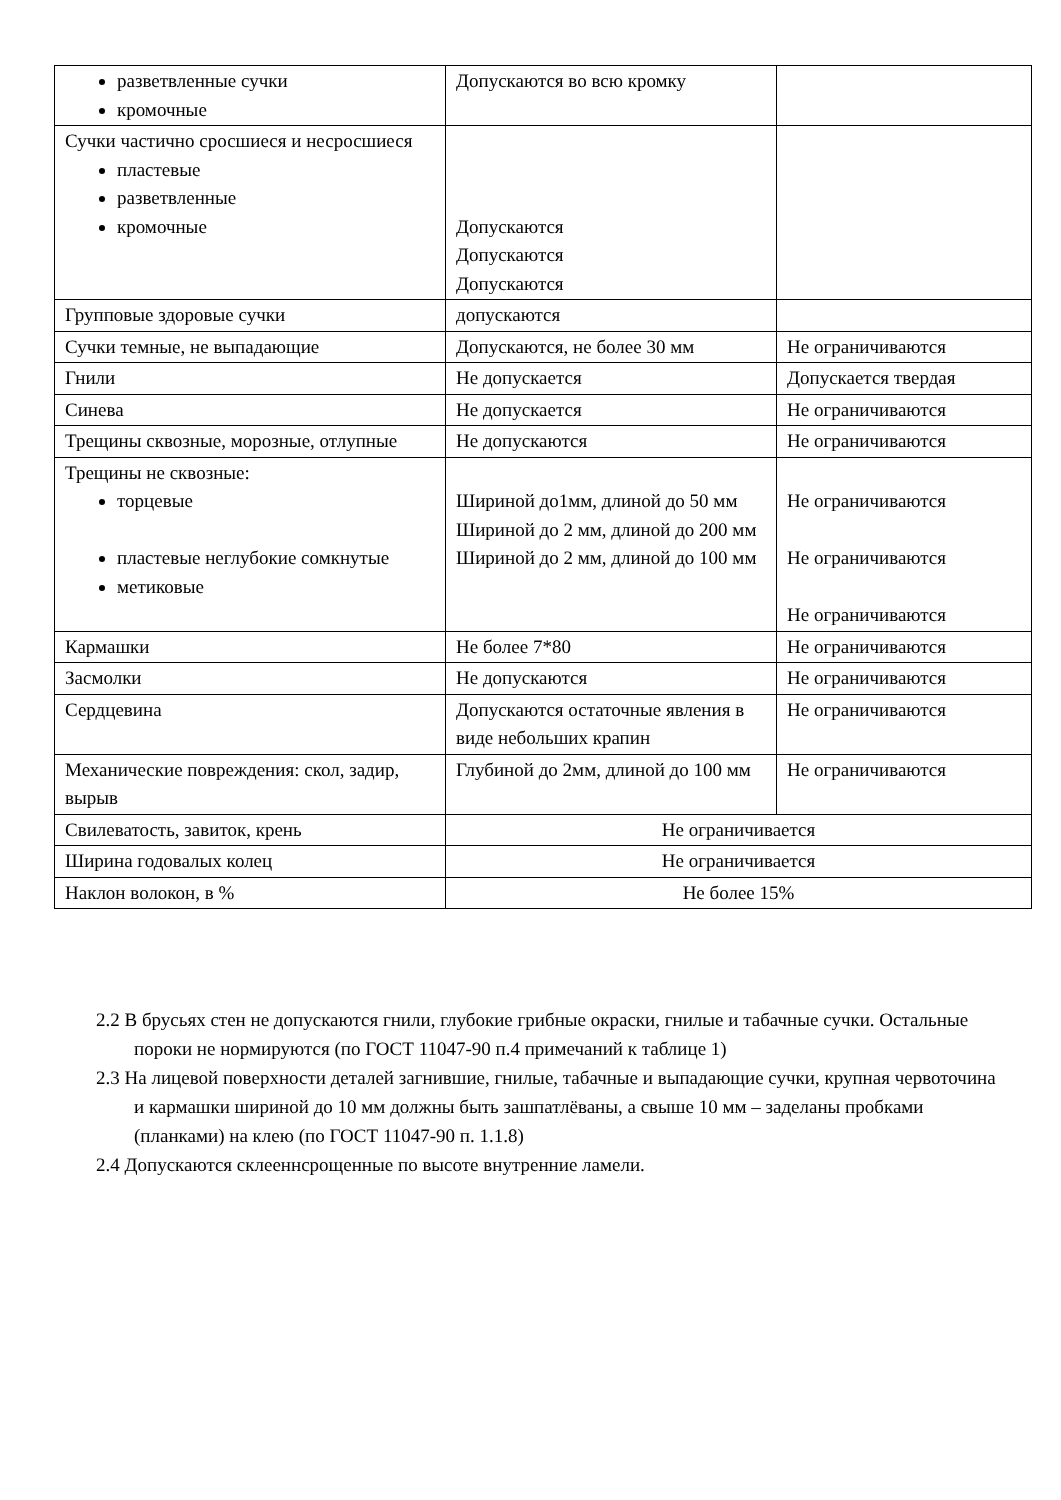| разветвленные сучки кромочные | Допускаются во всю кромку | |
| Сучки частично сросшиеся и несросшиеся пластевые разветвленные кромочные | Допускаются Допускаются Допускаются | |
| Групповые здоровые сучки | допускаются | |
| Сучки темные, не выпадающие | Допускаются, не более 30 мм | Не ограничиваются |
| Гнили | Не допускается | Допускается твердая |
| Синева | Не допускается | Не ограничиваются |
| Трещины сквозные, морозные, отлупные | Не допускаются | Не ограничиваются |
| Трещины не сквозные: торцевые пластевые неглубокие сомкнутые метиковые | Шириной до1мм, длиной до 50 мм Шириной до 2 мм, длиной до 200 мм Шириной до 2 мм, длиной до 100 мм | Не ограничиваются Не ограничиваются Не ограничиваются |
| Кармашки | Не более 7*80 | Не ограничиваются |
| Засмолки | Не допускаются | Не ограничиваются |
| Сердцевина | Допускаются остаточные явления в виде небольших крапин | Не ограничиваются |
| Механические повреждения: скол, задир, вырыв | Глубиной до 2мм, длиной до 100 мм | Не ограничиваются |
| Свилеватость, завиток, крень | Не ограничивается | |
| Ширина годовалых колец | Не ограничивается | |
| Наклон волокон, в % | Не более 15% | |
2.2 В брусьях стен не допускаются гнили, глубокие грибные окраски, гнилые и табачные сучки. Остальные пороки не нормируются (по ГОСТ 11047-90 п.4 примечаний к таблице 1)
2.3 На лицевой поверхности деталей загнившие, гнилые, табачные и выпадающие сучки, крупная червоточина и кармашки шириной до 10 мм должны быть зашпатлёваны, а свыше 10 мм – заделаны пробками (планками) на клею (по ГОСТ 11047-90 п. 1.1.8)
2.4 Допускаются склееннсрощенные по высоте внутренние ламели.